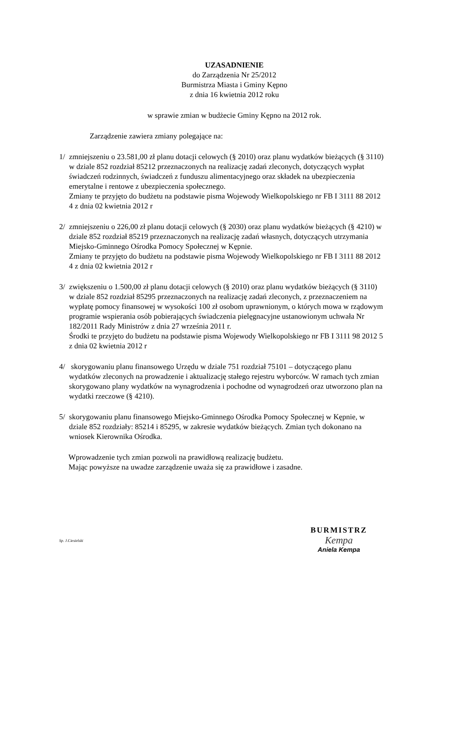UZASADNIENIE
do Zarządzenia Nr 25/2012
Burmistrza Miasta i Gminy Kępno
z dnia 16 kwietnia 2012 roku
w sprawie zmian w budżecie Gminy Kępno na 2012 rok.
Zarządzenie zawiera zmiany polegające na:
1/ zmniejszeniu o 23.581,00 zł planu dotacji celowych (§ 2010) oraz planu wydatków bieżących (§ 3110) w dziale 852 rozdział 85212 przeznaczonych na realizację zadań zleconych, dotyczących wypłat świadczeń rodzinnych, świadczeń z funduszu alimentacyjnego oraz składek na ubezpieczenia emerytalne i rentowe z ubezpieczenia społecznego.
Zmiany te przyjęto do budżetu na podstawie pisma Wojewody Wielkopolskiego nr FB I 3111 88 2012 4 z dnia 02 kwietnia 2012 r
2/ zmniejszeniu o 226,00 zł planu dotacji celowych (§ 2030) oraz planu wydatków bieżących (§ 4210) w dziale 852 rozdział 85219 przeznaczonych na realizację zadań własnych, dotyczących utrzymania Miejsko-Gminnego Ośrodka Pomocy Społecznej w Kępnie.
Zmiany te przyjęto do budżetu na podstawie pisma Wojewody Wielkopolskiego nr FB I 3111 88 2012 4 z dnia 02 kwietnia 2012 r
3/ zwiększeniu o 1.500,00 zł planu dotacji celowych (§ 2010) oraz planu wydatków bieżących (§ 3110) w dziale 852 rozdział 85295 przeznaczonych na realizację zadań zleconych, z przeznaczeniem na wypłatę pomocy finansowej w wysokości 100 zł osobom uprawnionym, o których mowa w rządowym programie wspierania osób pobierających świadczenia pielęgnacyjne ustanowionym uchwała Nr 182/2011 Rady Ministrów z dnia 27 września 2011 r.
Środki te przyjęto do budżetu na podstawie pisma Wojewody Wielkopolskiego nr FB I 3111 98 2012 5 z dnia 02 kwietnia 2012 r
4/ skorygowaniu planu finansowego Urzędu w dziale 751 rozdział 75101 – dotyczącego planu wydatków zleconych na prowadzenie i aktualizację stałego rejestru wyborców. W ramach tych zmian skorygowano plany wydatków na wynagrodzenia i pochodne od wynagrodzeń oraz utworzono plan na wydatki rzeczowe (§ 4210).
5/ skorygowaniu planu finansowego Miejsko-Gminnego Ośrodka Pomocy Społecznej w Kępnie, w dziale 852 rozdziały: 85214 i 85295, w zakresie wydatków bieżących. Zmian tych dokonano na wniosek Kierownika Ośrodka.
Wprowadzenie tych zmian pozwoli na prawidłową realizację budżetu.
Mając powyższe na uwadze zarządzenie uważa się za prawidłowe i zasadne.
Sp. J.Ciesielski
BURMISTRZ
Kempa
Aniela Kempa